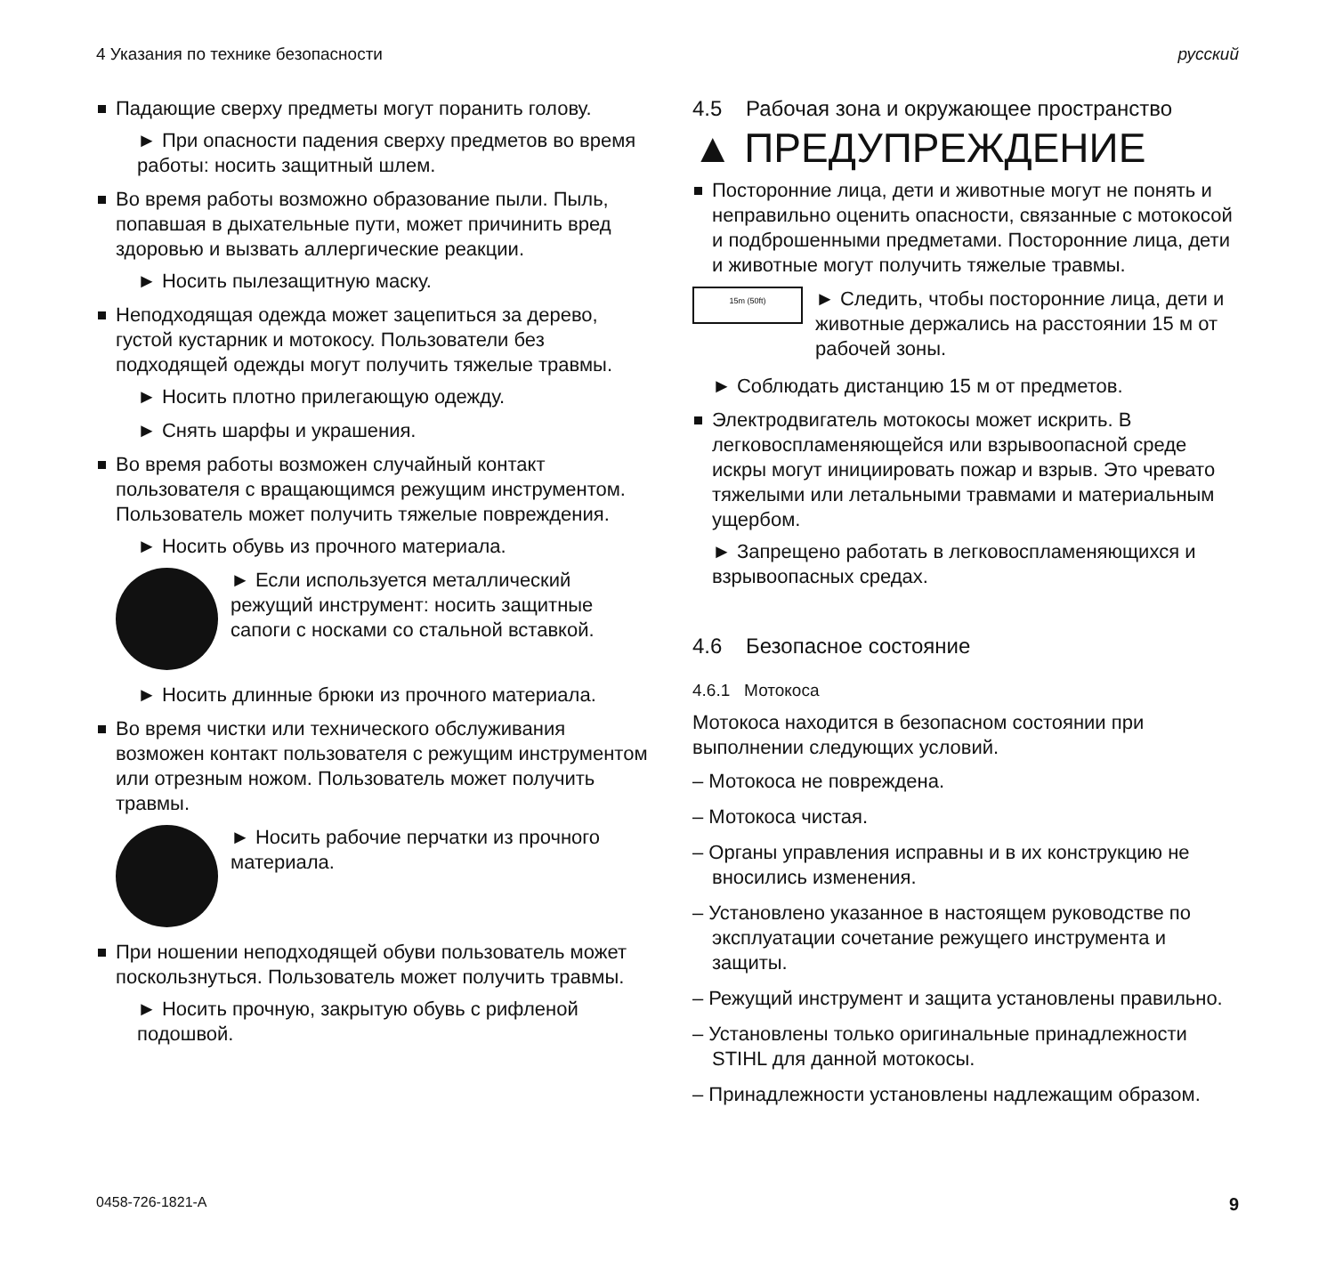4 Указания по технике безопасности русский
Падающие сверху предметы могут поранить голову.
► При опасности падения сверху предметов во время работы: носить защитный шлем.
Во время работы возможно образование пыли. Пыль, попавшая в дыхательные пути, может причинить вред здоровью и вызвать аллергические реакции.
► Носить пылезащитную маску.
Неподходящая одежда может зацепиться за дерево, густой кустарник и мотокосу. Пользователи без подходящей одежды могут получить тяжелые травмы.
► Носить плотно прилегающую одежду.
► Снять шарфы и украшения.
Во время работы возможен случайный контакт пользователя с вращающимся режущим инструментом. Пользователь может получить тяжелые повреждения.
► Носить обувь из прочного материала.
► Если используется металлический режущий инструмент: носить защитные сапоги с носками со стальной вставкой.
► Носить длинные брюки из прочного материала.
Во время чистки или технического обслуживания возможен контакт пользователя с режущим инструментом или отрезным ножом. Пользователь может получить травмы.
► Носить рабочие перчатки из прочного материала.
При ношении неподходящей обуви пользователь может поскользнуться. Пользователь может получить травмы.
► Носить прочную, закрытую обувь с рифленой подошвой.
4.5 Рабочая зона и окружающее пространство
▲ ПРЕДУПРЕЖДЕНИЕ
Посторонние лица, дети и животные могут не понять и неправильно оценить опасности, связанные с мотокосой и подброшенными предметами. Посторонние лица, дети и животные могут получить тяжелые травмы.
15m (50ft)
► Следить, чтобы посторонние лица, дети и животные держались на расстоянии 15 м от рабочей зоны.
► Соблюдать дистанцию 15 м от предметов.
Электродвигатель мотокосы может искрить. В легковоспламеняющейся или взрывоопасной среде искры могут инициировать пожар и взрыв. Это чревато тяжелыми или летальными травмами и материальным ущербом.
► Запрещено работать в легковоспламеняющихся и взрывоопасных средах.
4.6 Безопасное состояние
4.6.1 Мотокоса
Мотокоса находится в безопасном состоянии при выполнении следующих условий.
– Мотокоса не повреждена.
– Мотокоса чистая.
– Органы управления исправны и в их конструкцию не вносились изменения.
– Установлено указанное в настоящем руководстве по эксплуатации сочетание режущего инструмента и защиты.
– Режущий инструмент и защита установлены правильно.
– Установлены только оригинальные принадлежности STIHL для данной мотокосы.
– Принадлежности установлены надлежащим образом.
0458-726-1821-A 9